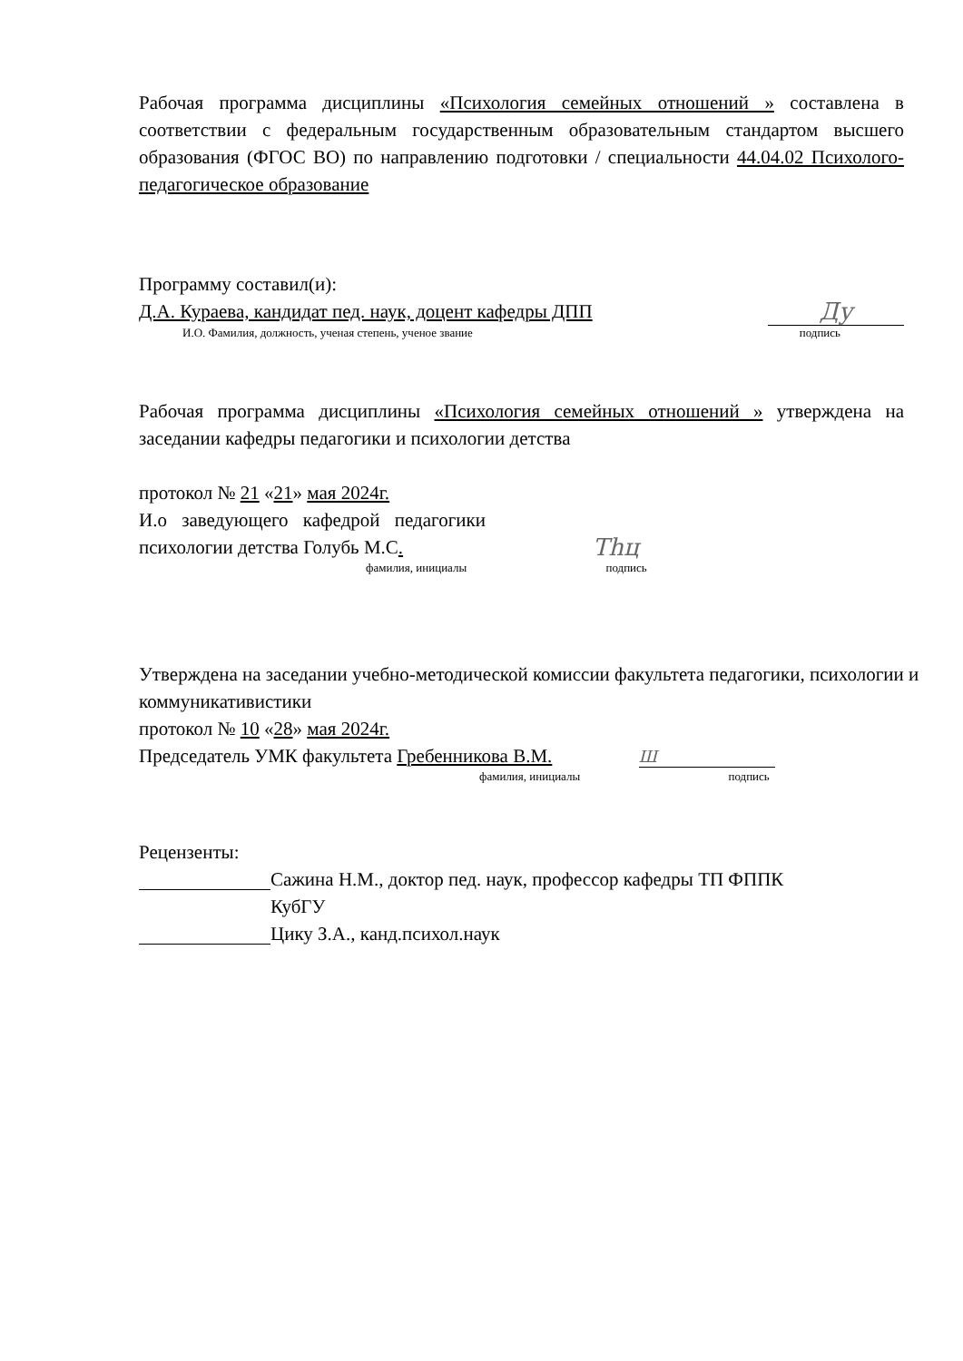Рабочая программа дисциплины «Психология семейных отношений » составлена в соответствии с федеральным государственным образовательным стандартом высшего образования (ФГОС ВО) по направлению подготовки / специальности 44.04.02 Психолого-педагогическое образование
Программу составил(и):
Д.А. Кураева, кандидат пед. наук, доцент кафедры ДПП Ду
И.О. Фамилия, должность, ученая степень, ученое звание подпись
Рабочая программа дисциплины «Психология семейных отношений » утверждена на заседании кафедры педагогики и психологии детства
протокол № 21 «21» мая 2024г.
И.о заведующего кафедрой педагогики психологии детства Голубь М.С.
фамилия, инициалы подпись
Тhц
Утверждена на заседании учебно-методической комиссии факультета педагогики, психологии и коммуникативистики
протокол № 10 «28» мая 2024г.
Председатель УМК факультета Гребенникова В.М. Ш
фамилия, инициалы подпись
Рецензенты:
Сажина Н.М., доктор пед. наук, профессор кафедры ТП ФППК
КубГУ
Цику З.А., канд.психол.наук